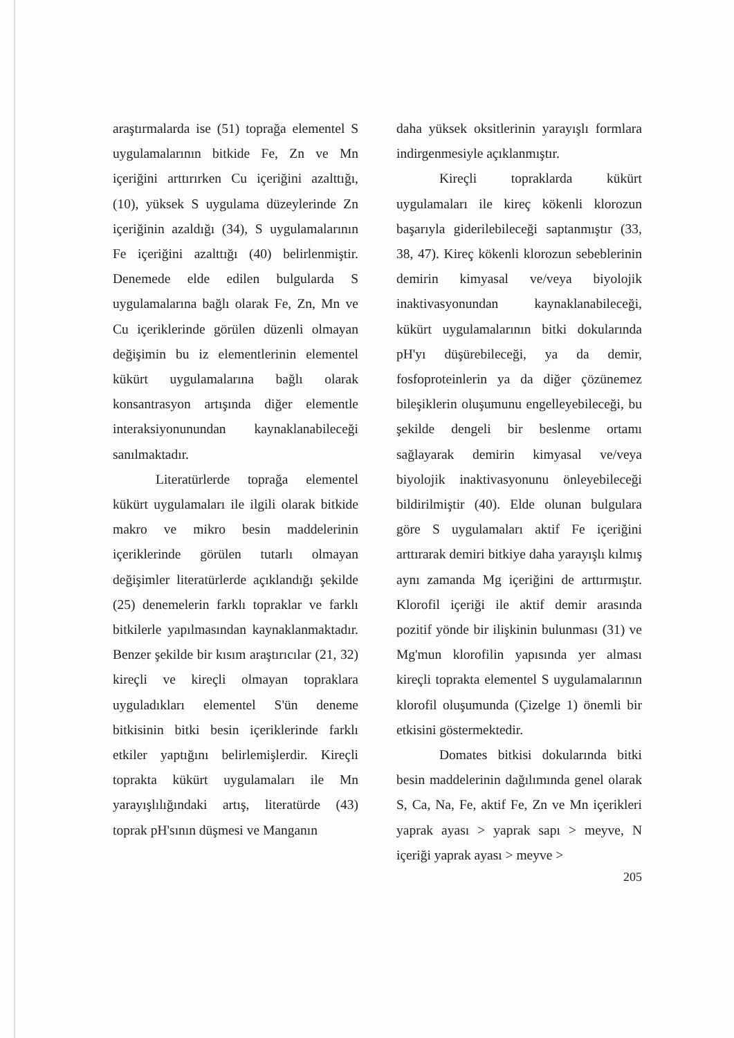araştırmalarda ise (51) toprağa elementel S uygulamalarının bitkide Fe, Zn ve Mn içeriğini arttırırken Cu içeriğini azalttığı, (10), yüksek S uygulama düzeylerinde Zn içeriğinin azaldığı (34), S uygulamalarının Fe içeriğini azalttığı (40) belirlenmiştir. Denemede elde edilen bulgularda S uygulamalarına bağlı olarak Fe, Zn, Mn ve Cu içeriklerinde görülen düzenli olmayan değişimin bu iz elementlerinin elementel kükürt uygulamalarına bağlı olarak konsantrasyon artışında diğer elementle interaksiyonunundan kaynaklanabileceği sanılmaktadır.
Literatürlerde toprağa elementel kükürt uygulamaları ile ilgili olarak bitkide makro ve mikro besin maddelerinin içeriklerinde görülen tutarlı olmayan değişimler literatürlerde açıklandığı şekilde (25) denemelerin farklı topraklar ve farklı bitkilerle yapılmasından kaynaklanmaktadır. Benzer şekilde bir kısım araştırıcılar (21, 32) kireçli ve kireçli olmayan topraklara uyguladıkları elementel S'ün deneme bitkisinin bitki besin içeriklerinde farklı etkiler yaptığını belirlemişlerdir. Kireçli toprakta kükürt uygulamaları ile Mn yarayışlılığındaki artış, literatürde (43) toprak pH'sının düşmesi ve Manganın
daha yüksek oksitlerinin yarayışlı formlara indirgenmesiyle açıklanmıştır.
Kireçli topraklarda kükürt uygulamaları ile kireç kökenli klorozun başarıyla giderilebileceği saptanmıştır (33, 38, 47). Kireç kökenli klorozun sebeblerinin demirin kimyasal ve/veya biyolojik inaktivasyonundan kaynaklanabileceği, kükürt uygulamalarının bitki dokularında pH'yı düşürebileceği, ya da demir, fosfoproteinlerin ya da diğer çözünemez bileşiklerin oluşumunu engelleyebileceği, bu şekilde dengeli bir beslenme ortamı sağlayarak demirin kimyasal ve/veya biyolojik inaktivasyonunu önleyebileceği bildirilmiştir (40). Elde olunan bulgulara göre S uygulamaları aktif Fe içeriğini arttırarak demiri bitkiye daha yarayışlı kılmış aynı zamanda Mg içeriğini de arttırmıştır. Klorofil içeriği ile aktif demir arasında pozitif yönde bir ilişkinin bulunması (31) ve Mg'mun klorofilin yapısında yer alması kireçli toprakta elementel S uygulamalarının klorofil oluşumunda (Çizelge 1) önemli bir etkisini göstermektedir.
Domates bitkisi dokularında bitki besin maddelerinin dağılımında genel olarak S, Ca, Na, Fe, aktif Fe, Zn ve Mn içerikleri yaprak ayası > yaprak sapı > meyve, N içeriği yaprak ayası > meyve >
205